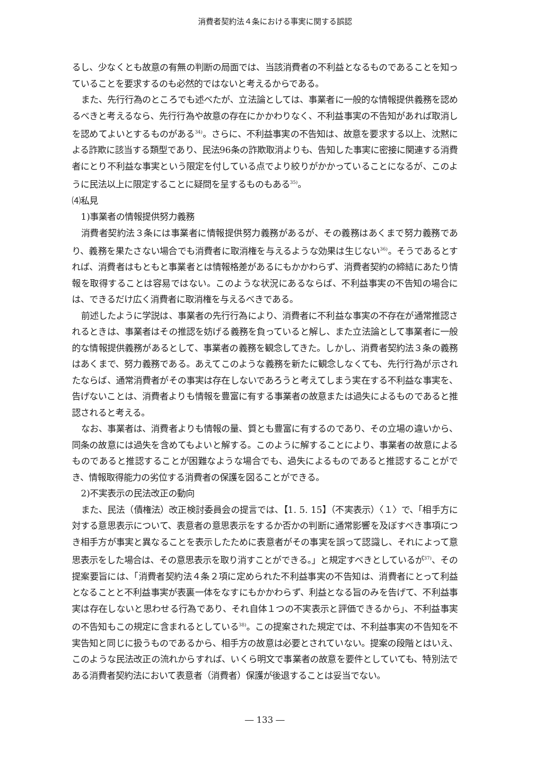消費者契約法４条における事実に関する誤認
るし、少なくとも故意の有無の判断の局面では、当該消費者の不利益となるものであることを知っていることを要求するのも必然的ではないと考えるからである。
また、先行行為のところでも述べたが、立法論としては、事業者に一般的な情報提供義務を認めるべきと考えるなら、先行行為や故意の存在にかかわりなく、不利益事実の不告知があれば取消しを認めてよいとするものがある<sup>34)</sup>。さらに、不利益事実の不告知は、故意を要求する以上、沈黙による詐欺に該当する類型であり、民法96条の詐欺取消よりも、告知した事実に密接に関連する消費者にとり不利益な事実という限定を付している点でより絞りがかかっていることになるが、このように民法以上に限定することに疑問を呈するものもある<sup>35)</sup>。
⑷私見
1)事業者の情報提供努力義務
消費者契約法３条には事業者に情報提供努力義務があるが、その義務はあくまで努力義務であり、義務を果たさない場合でも消費者に取消権を与えるような効果は生じない<sup>36)</sup>。そうであるとすれば、消費者はもともと事業者とは情報格差があるにもかかわらず、消費者契約の締結にあたり情報を取得することは容易ではない。このような状況にあるならば、不利益事実の不告知の場合には、できるだけ広く消費者に取消権を与えるべきである。
前述したように学説は、事業者の先行行為により、消費者に不利益な事実の不存在が通常推認されるときは、事業者はその推認を妨げる義務を負っていると解し、また立法論として事業者に一般的な情報提供義務があるとして、事業者の義務を観念してきた。しかし、消費者契約法３条の義務はあくまで、努力義務である。あえてこのような義務を新たに観念しなくても、先行行為が示されたならば、通常消費者がその事実は存在しないであろうと考えてしまう実在する不利益な事実を、告げないことは、消費者よりも情報を豊富に有する事業者の故意または過失によるものであると推認されると考える。
なお、事業者は、消費者よりも情報の量、質とも豊富に有するのであり、その立場の違いから、同条の故意には過失を含めてもよいと解する。このように解することにより、事業者の故意によるものであると推認することが困難なような場合でも、過失によるものであると推認することができ、情報取得能力の劣位する消費者の保護を図ることができる。
2)不実表示の民法改正の動向
また、民法（債権法）改正検討委員会の提言では、【1. 5. 15】（不実表示）〈１〉で、「相手方に対する意思表示について、表意者の意思表示をするか否かの判断に通常影響を及ぼすべき事項につき相手方が事実と異なることを表示したために表意者がその事実を誤って認識し、それによって意思表示をした場合は、その意思表示を取り消すことができる。」と規定すべきとしているが<sup>37)</sup>、その提案要旨には、「消費者契約法４条２項に定められた不利益事実の不告知は、消費者にとって利益となることと不利益事実が表裏一体をなすにもかかわらず、利益となる旨のみを告げて、不利益事実は存在しないと思わせる行為であり、それ自体１つの不実表示と評価できるから」、不利益事実の不告知もこの規定に含まれるとしている<sup>38)</sup>。この提案された規定では、不利益事実の不告知を不実告知と同じに扱うものであるから、相手方の故意は必要とされていない。提案の段階とはいえ、このような民法改正の流れからすれば、いくら明文で事業者の故意を要件としていても、特別法である消費者契約法において表意者（消費者）保護が後退することは妥当でない。
― 133 ―